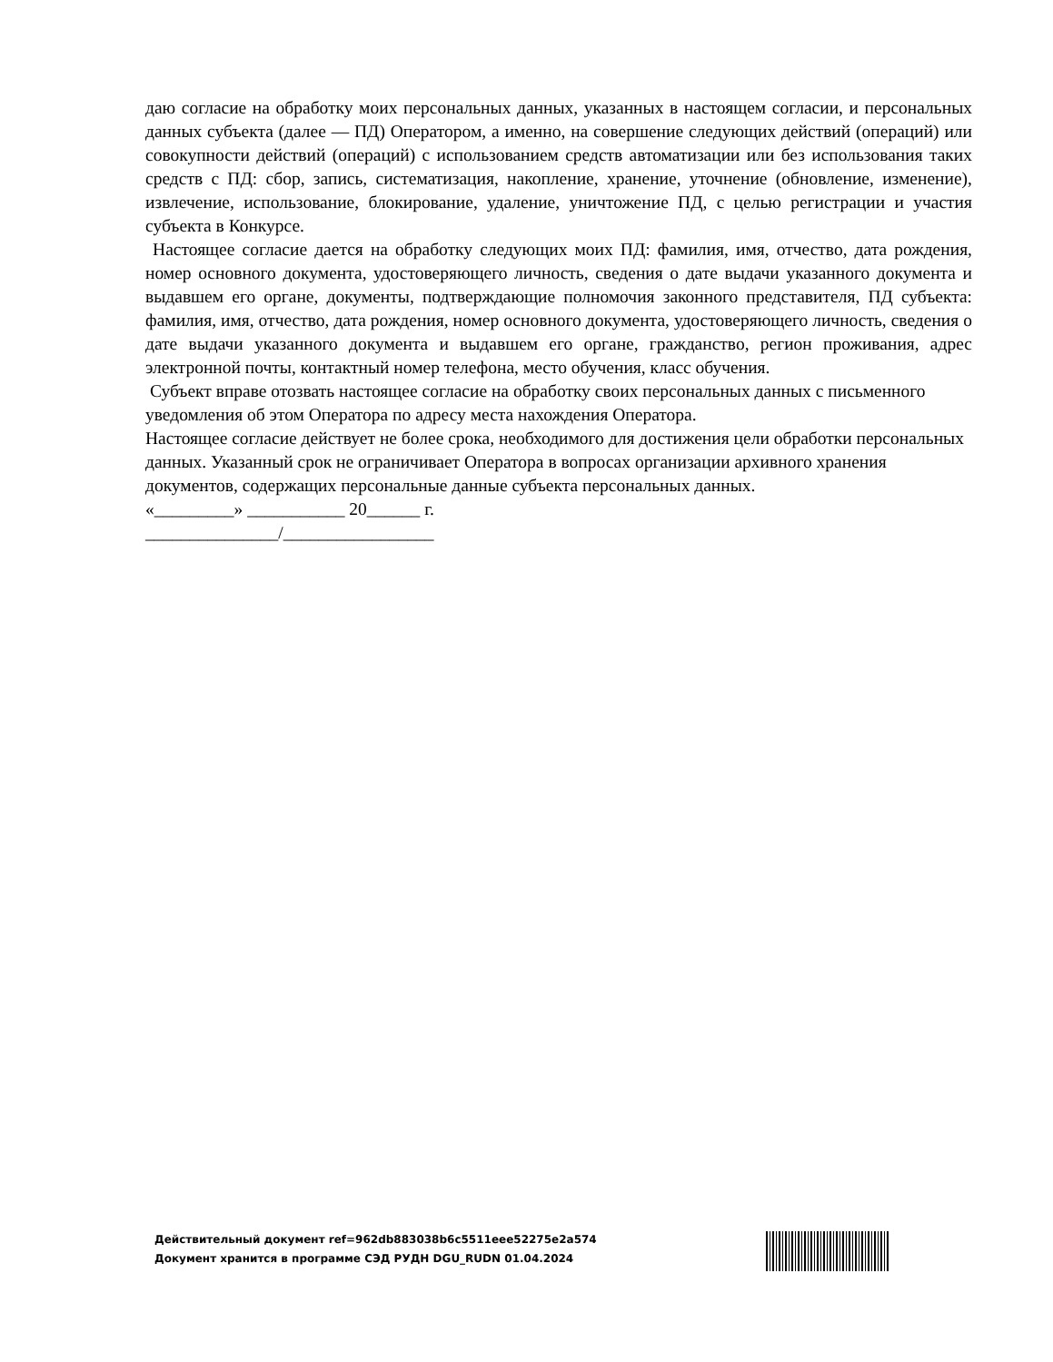даю согласие на обработку моих персональных данных, указанных в настоящем согласии, и персональных данных субъекта (далее — ПД) Оператором, а именно, на совершение следующих действий (операций) или совокупности действий (операций) с использованием средств автоматизации или без использования таких средств с ПД: сбор, запись, систематизация, накопление, хранение, уточнение (обновление, изменение), извлечение, использование, блокирование, удаление, уничтожение ПД, с целью регистрации и участия субъекта в Конкурсе.
Настоящее согласие дается на обработку следующих моих ПД: фамилия, имя, отчество, дата рождения, номер основного документа, удостоверяющего личность, сведения о дате выдачи указанного документа и выдавшем его органе, документы, подтверждающие полномочия законного представителя, ПД субъекта: фамилия, имя, отчество, дата рождения, номер основного документа, удостоверяющего личность, сведения о дате выдачи указанного документа и выдавшем его органе, гражданство, регион проживания, адрес электронной почты, контактный номер телефона, место обучения, класс обучения.
Субъект вправе отозвать настоящее согласие на обработку своих персональных данных с письменного уведомления об этом Оператора по адресу места нахождения Оператора.
Настоящее согласие действует не более срока, необходимого для достижения цели обработки персональных данных. Указанный срок не ограничивает Оператора в вопросах организации архивного хранения документов, содержащих персональные данные субъекта персональных данных.
«_________» ___________ 20______ г.
_______________/_________________
Действительный документ ref=962db883038b6c5511eee52275e2a574
Документ хранится в программе СЭД РУДН DGU_RUDN 01.04.2024